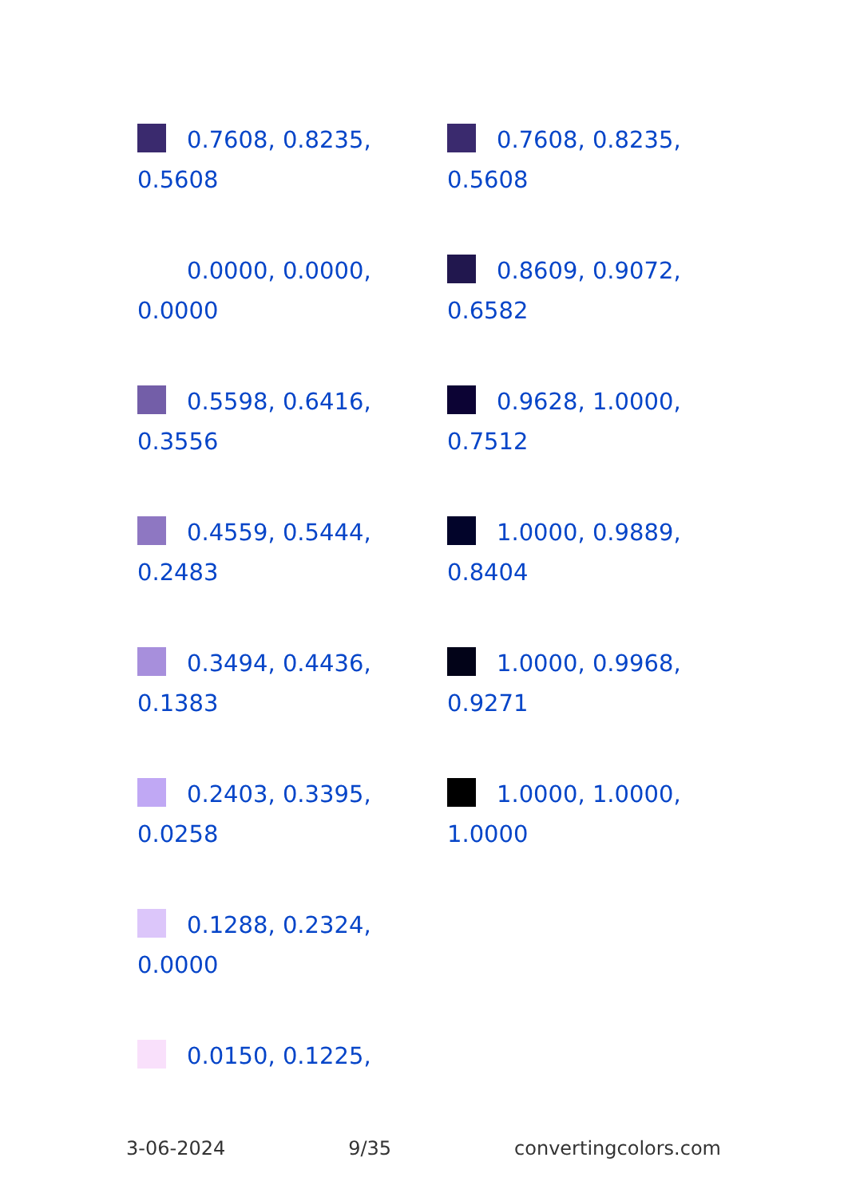0.7608, 0.8235, 0.5608
0.0000, 0.0000, 0.0000
0.5598, 0.6416, 0.3556
0.4559, 0.5444, 0.2483
0.3494, 0.4436, 0.1383
0.2403, 0.3395, 0.0258
0.1288, 0.2324, 0.0000
0.0150, 0.1225,
0.7608, 0.8235, 0.5608
0.8609, 0.9072, 0.6582
0.9628, 1.0000, 0.7512
1.0000, 0.9889, 0.8404
1.0000, 0.9968, 0.9271
1.0000, 1.0000, 1.0000
3-06-2024 9/35 convertingcolors.com